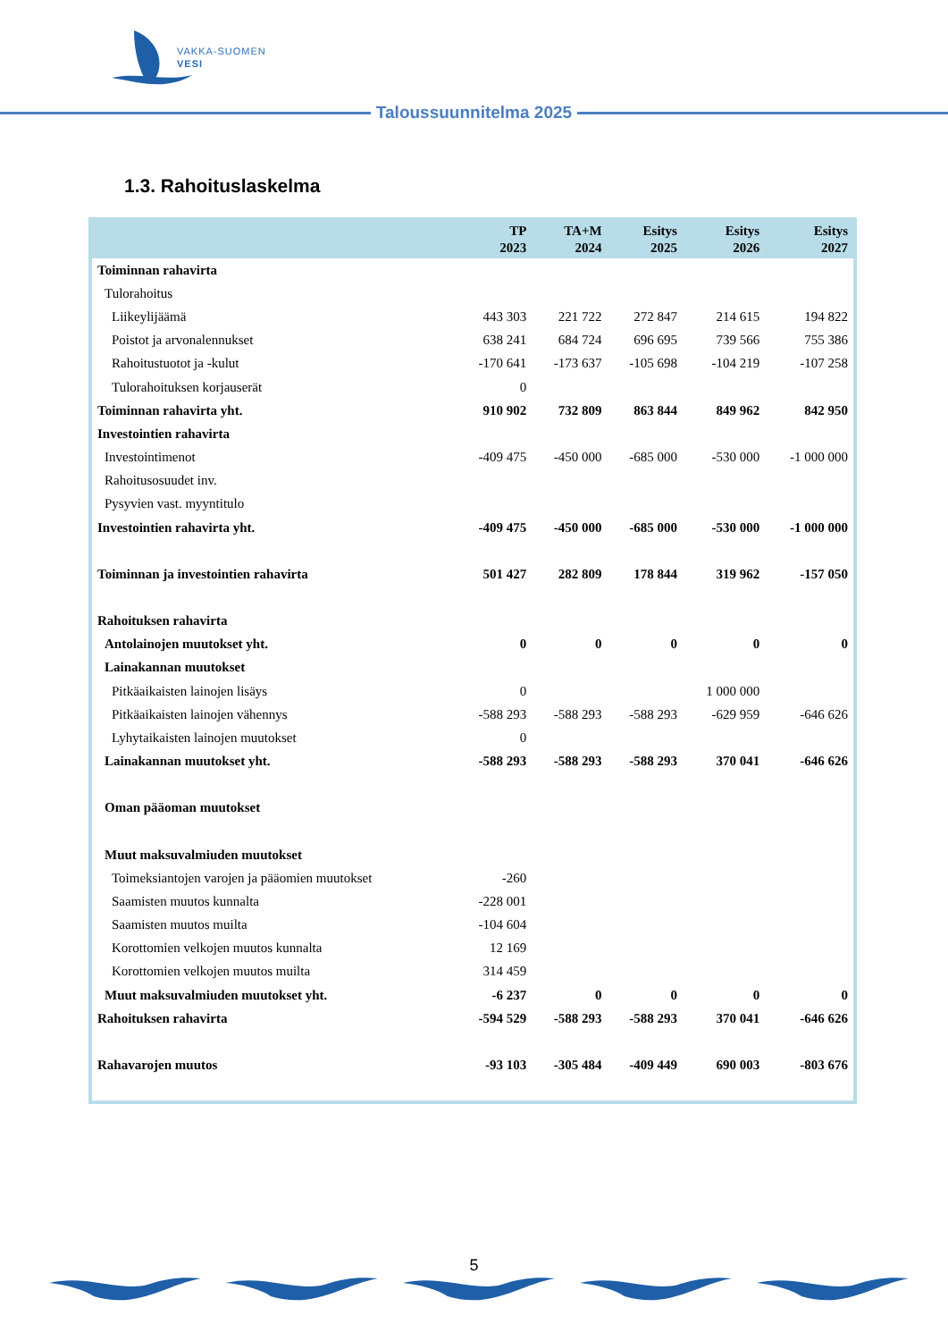VAKKA-SUOMEN
VESI
Taloussuunnitelma 2025
1.3. Rahoituslaskelma
| | TP 2023 | TA+M 2024 | Esitys 2025 | Esitys 2026 | Esitys 2027 |
| --- | --- | --- | --- | --- | --- |
| Toiminnan rahavirta | | | | | |
| Tulorahoitus | | | | | |
| Liikeylijäämä | 443 303 | 221 722 | 272 847 | 214 615 | 194 822 |
| Poistot ja arvonalennukset | 638 241 | 684 724 | 696 695 | 739 566 | 755 386 |
| Rahoitustuotot ja -kulut | -170 641 | -173 637 | -105 698 | -104 219 | -107 258 |
| Tulorahoituksen korjauserät | 0 | | | | |
| Toiminnan rahavirta yht. | 910 902 | 732 809 | 863 844 | 849 962 | 842 950 |
| Investointien rahavirta | | | | | |
| Investointimenot | -409 475 | -450 000 | -685 000 | -530 000 | -1 000 000 |
| Rahoitusosuudet inv. | | | | | |
| Pysyvien vast. myyntitulo | | | | | |
| Investointien rahavirta yht. | -409 475 | -450 000 | -685 000 | -530 000 | -1 000 000 |
| Toiminnan ja investointien rahavirta | 501 427 | 282 809 | 178 844 | 319 962 | -157 050 |
| Rahoituksen rahavirta | | | | | |
| Antolainojen muutokset yht. | 0 | 0 | 0 | 0 | 0 |
| Lainakannan muutokset | | | | | |
| Pitkäaikaisten lainojen lisäys | 0 | | | 1 000 000 | |
| Pitkäaikaisten lainojen vähennys | -588 293 | -588 293 | -588 293 | -629 959 | -646 626 |
| Lyhytaikaisten lainojen muutokset | 0 | | | | |
| Lainakannan muutokset yht. | -588 293 | -588 293 | -588 293 | 370 041 | -646 626 |
| Oman pääoman muutokset | | | | | |
| Muut maksuvalmiuden muutokset | | | | | |
| Toimeksiantojen varojen ja pääomien muutokset | -260 | | | | |
| Saamisten muutos kunnalta | -228 001 | | | | |
| Saamisten muutos muilta | -104 604 | | | | |
| Korottomien velkojen muutos kunnalta | 12 169 | | | | |
| Korottomien velkojen muutos muilta | 314 459 | | | | |
| Muut maksuvalmiuden muutokset yht. | -6 237 | 0 | 0 | 0 | 0 |
| Rahoituksen rahavirta | -594 529 | -588 293 | -588 293 | 370 041 | -646 626 |
| Rahavarojen muutos | -93 103 | -305 484 | -409 449 | 690 003 | -803 676 |
5